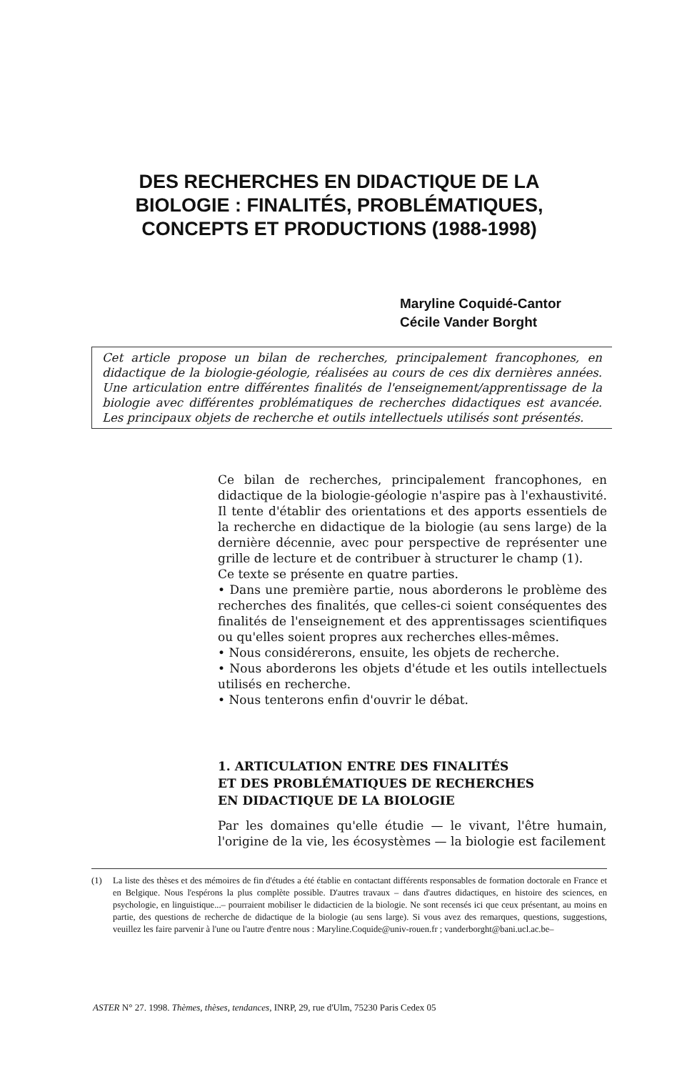DES RECHERCHES EN DIDACTIQUE DE LA BIOLOGIE : FINALITÉS, PROBLÉMATIQUES, CONCEPTS ET PRODUCTIONS (1988-1998)
Maryline Coquidé-Cantor
Cécile Vander Borght
Cet article propose un bilan de recherches, principalement francophones, en didactique de la biologie-géologie, réalisées au cours de ces dix dernières années. Une articulation entre différentes finalités de l'enseignement/apprentissage de la biologie avec différentes problématiques de recherches didactiques est avancée. Les principaux objets de recherche et outils intellectuels utilisés sont présentés.
Ce bilan de recherches, principalement francophones, en didactique de la biologie-géologie n'aspire pas à l'exhaustivité. Il tente d'établir des orientations et des apports essentiels de la recherche en didactique de la biologie (au sens large) de la dernière décennie, avec pour perspective de représenter une grille de lecture et de contribuer à structurer le champ (1).
Ce texte se présente en quatre parties.
• Dans une première partie, nous aborderons le problème des recherches des finalités, que celles-ci soient conséquentes des finalités de l'enseignement et des apprentissages scientifiques ou qu'elles soient propres aux recherches elles-mêmes.
• Nous considérerons, ensuite, les objets de recherche.
• Nous aborderons les objets d'étude et les outils intellectuels utilisés en recherche.
• Nous tenterons enfin d'ouvrir le débat.
1. ARTICULATION ENTRE DES FINALITÉS
ET DES PROBLÉMATIQUES DE RECHERCHES
EN DIDACTIQUE DE LA BIOLOGIE
Par les domaines qu'elle étudie — le vivant, l'être humain, l'origine de la vie, les écosystèmes — la biologie est facilement
(1) La liste des thèses et des mémoires de fin d'études a été établie en contactant différents responsables de formation doctorale en France et en Belgique. Nous l'espérons la plus complète possible. D'autres travaux – dans d'autres didactiques, en histoire des sciences, en psychologie, en linguistique...– pourraient mobiliser le didacticien de la biologie. Ne sont recensés ici que ceux présentant, au moins en partie, des questions de recherche de didactique de la biologie (au sens large). Si vous avez des remarques, questions, suggestions, veuillez les faire parvenir à l'une ou l'autre d'entre nous : Maryline.Coquide@univ-rouen.fr ; vanderborght@bani.ucl.ac.be–
ASTER N° 27. 1998. Thèmes, thèses, tendances, INRP, 29, rue d'Ulm, 75230 Paris Cedex 05